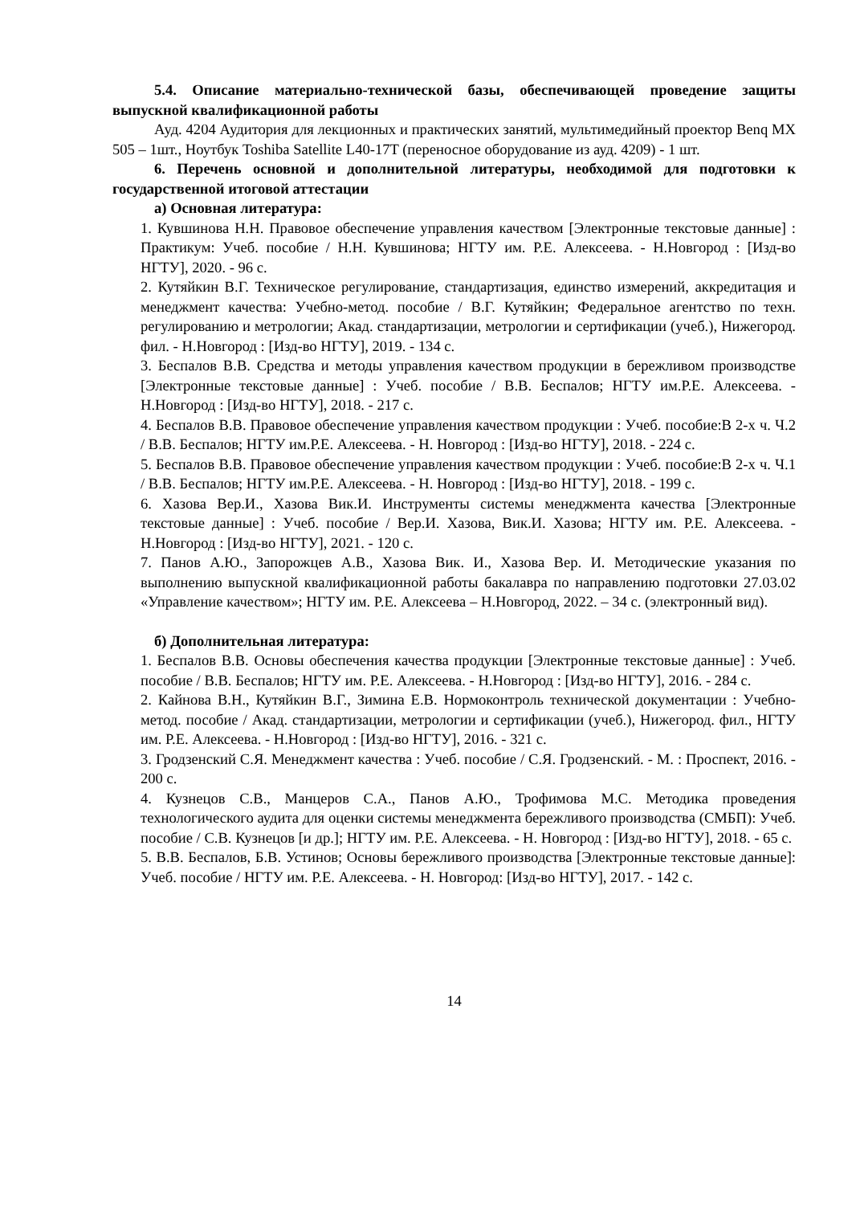5.4. Описание материально-технической базы, обеспечивающей проведение защиты выпускной квалификационной работы
Ауд. 4204 Аудитория для лекционных и практических занятий, мультимедийный проектор Benq MX 505 – 1шт., Ноутбук Toshiba Satellite L40-17T (переносное оборудование из ауд. 4209) - 1 шт.
6. Перечень основной и дополнительной литературы, необходимой для подготовки к государственной итоговой аттестации
а) Основная литература:
1. Кувшинова Н.Н. Правовое обеспечение управления качеством [Электронные текстовые данные] : Практикум: Учеб. пособие / Н.Н. Кувшинова; НГТУ им. Р.Е. Алексеева. - Н.Новгород : [Изд-во НГТУ], 2020. - 96 с.
2. Кутяйкин В.Г. Техническое регулирование, стандартизация, единство измерений, аккредитация и менеджмент качества: Учебно-метод. пособие / В.Г. Кутяйкин; Федеральное агентство по техн. регулированию и метрологии; Акад. стандартизации, метрологии и сертификации (учеб.), Нижегород. фил. - Н.Новгород : [Изд-во НГТУ], 2019. - 134 с.
3. Беспалов В.В. Средства и методы управления качеством продукции в бережливом производстве [Электронные текстовые данные] : Учеб. пособие / В.В. Беспалов; НГТУ им.Р.Е. Алексеева. - Н.Новгород : [Изд-во НГТУ], 2018. - 217 с.
4. Беспалов В.В. Правовое обеспечение управления качеством продукции : Учеб. пособие:В 2-х ч. Ч.2 / В.В. Беспалов; НГТУ им.Р.Е. Алексеева. - Н. Новгород : [Изд-во НГТУ], 2018. - 224 с.
5. Беспалов В.В. Правовое обеспечение управления качеством продукции : Учеб. пособие:В 2-х ч. Ч.1 / В.В. Беспалов; НГТУ им.Р.Е. Алексеева. - Н. Новгород : [Изд-во НГТУ], 2018. - 199 с.
6. Хазова Вер.И., Хазова Вик.И. Инструменты системы менеджмента качества [Электронные текстовые данные] : Учеб. пособие / Вер.И. Хазова, Вик.И. Хазова; НГТУ им. Р.Е. Алексеева. - Н.Новгород : [Изд-во НГТУ], 2021. - 120 с.
7. Панов А.Ю., Запорожцев А.В., Хазова Вик. И., Хазова Вер. И. Методические указания по выполнению выпускной квалификационной работы бакалавра по направлению подготовки 27.03.02 «Управление качеством»; НГТУ им. Р.Е. Алексеева – Н.Новгород, 2022. – 34 с. (электронный вид).
б) Дополнительная литература:
1. Беспалов В.В. Основы обеспечения качества продукции [Электронные текстовые данные] : Учеб. пособие / В.В. Беспалов; НГТУ им. Р.Е. Алексеева. - Н.Новгород : [Изд-во НГТУ], 2016. - 284 с.
2. Кайнова В.Н., Кутяйкин В.Г., Зимина Е.В. Нормоконтроль технической документации : Учебно-метод. пособие / Акад. стандартизации, метрологии и сертификации (учеб.), Нижегород. фил., НГТУ им. Р.Е. Алексеева. - Н.Новгород : [Изд-во НГТУ], 2016. - 321 с.
3. Гродзенский С.Я. Менеджмент качества : Учеб. пособие / С.Я. Гродзенский. - М. : Проспект, 2016. - 200 с.
4. Кузнецов С.В., Манцеров С.А., Панов А.Ю., Трофимова М.С. Методика проведения технологического аудита для оценки системы менеджмента бережливого производства (СМБП): Учеб. пособие / С.В. Кузнецов [и др.]; НГТУ им. Р.Е. Алексеева. - Н. Новгород : [Изд-во НГТУ], 2018. - 65 с.
5. В.В. Беспалов, Б.В. Устинов; Основы бережливого производства [Электронные текстовые данные]: Учеб. пособие / НГТУ им. Р.Е. Алексеева. - Н. Новгород: [Изд-во НГТУ], 2017. - 142 с.
14